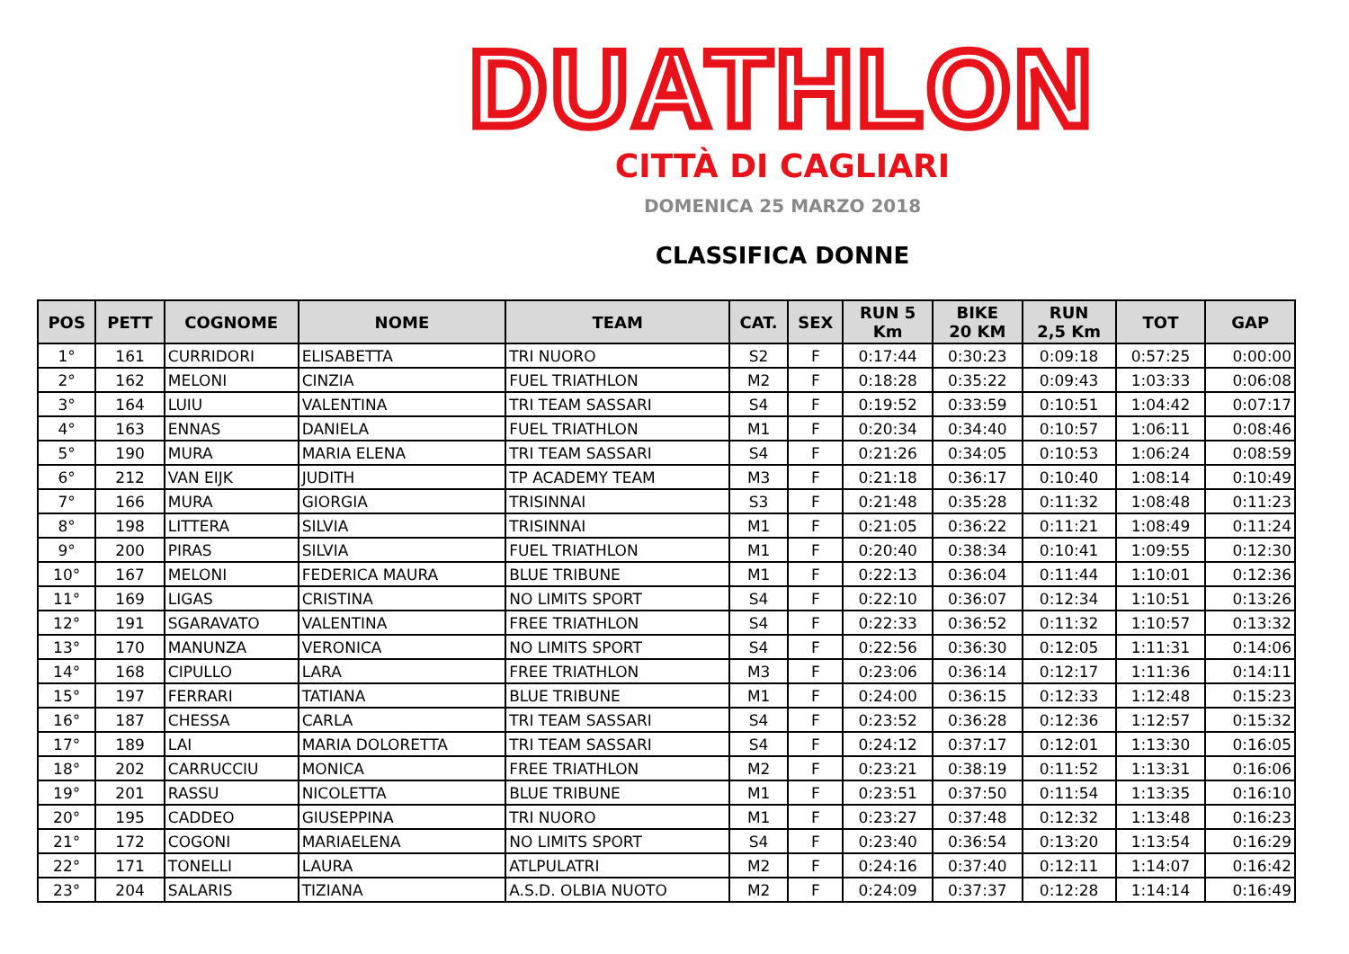DUATHLON
CITTÀ DI CAGLIARI
DOMENICA 25 MARZO 2018
CLASSIFICA DONNE
| POS | PETT | COGNOME | NOME | TEAM | CAT. | SEX | RUN 5 Km | BIKE 20 KM | RUN 2,5 Km | TOT | GAP |
| --- | --- | --- | --- | --- | --- | --- | --- | --- | --- | --- | --- |
| 1° | 161 | CURRIDORI | ELISABETTA | TRI NUORO | S2 | F | 0:17:44 | 0:30:23 | 0:09:18 | 0:57:25 | 0:00:00 |
| 2° | 162 | MELONI | CINZIA | FUEL TRIATHLON | M2 | F | 0:18:28 | 0:35:22 | 0:09:43 | 1:03:33 | 0:06:08 |
| 3° | 164 | LUIU | VALENTINA | TRI TEAM SASSARI | S4 | F | 0:19:52 | 0:33:59 | 0:10:51 | 1:04:42 | 0:07:17 |
| 4° | 163 | ENNAS | DANIELA | FUEL TRIATHLON | M1 | F | 0:20:34 | 0:34:40 | 0:10:57 | 1:06:11 | 0:08:46 |
| 5° | 190 | MURA | MARIA ELENA | TRI TEAM SASSARI | S4 | F | 0:21:26 | 0:34:05 | 0:10:53 | 1:06:24 | 0:08:59 |
| 6° | 212 | VAN EIJK | JUDITH | TP ACADEMY TEAM | M3 | F | 0:21:18 | 0:36:17 | 0:10:40 | 1:08:14 | 0:10:49 |
| 7° | 166 | MURA | GIORGIA | TRISINNAI | S3 | F | 0:21:48 | 0:35:28 | 0:11:32 | 1:08:48 | 0:11:23 |
| 8° | 198 | LITTERA | SILVIA | TRISINNAI | M1 | F | 0:21:05 | 0:36:22 | 0:11:21 | 1:08:49 | 0:11:24 |
| 9° | 200 | PIRAS | SILVIA | FUEL TRIATHLON | M1 | F | 0:20:40 | 0:38:34 | 0:10:41 | 1:09:55 | 0:12:30 |
| 10° | 167 | MELONI | FEDERICA MAURA | BLUE TRIBUNE | M1 | F | 0:22:13 | 0:36:04 | 0:11:44 | 1:10:01 | 0:12:36 |
| 11° | 169 | LIGAS | CRISTINA | NO LIMITS SPORT | S4 | F | 0:22:10 | 0:36:07 | 0:12:34 | 1:10:51 | 0:13:26 |
| 12° | 191 | SGARAVATO | VALENTINA | FREE TRIATHLON | S4 | F | 0:22:33 | 0:36:52 | 0:11:32 | 1:10:57 | 0:13:32 |
| 13° | 170 | MANUNZA | VERONICA | NO LIMITS SPORT | S4 | F | 0:22:56 | 0:36:30 | 0:12:05 | 1:11:31 | 0:14:06 |
| 14° | 168 | CIPULLO | LARA | FREE TRIATHLON | M3 | F | 0:23:06 | 0:36:14 | 0:12:17 | 1:11:36 | 0:14:11 |
| 15° | 197 | FERRARI | TATIANA | BLUE TRIBUNE | M1 | F | 0:24:00 | 0:36:15 | 0:12:33 | 1:12:48 | 0:15:23 |
| 16° | 187 | CHESSA | CARLA | TRI TEAM SASSARI | S4 | F | 0:23:52 | 0:36:28 | 0:12:36 | 1:12:57 | 0:15:32 |
| 17° | 189 | LAI | MARIA DOLORETTA | TRI TEAM SASSARI | S4 | F | 0:24:12 | 0:37:17 | 0:12:01 | 1:13:30 | 0:16:05 |
| 18° | 202 | CARRUCCIU | MONICA | FREE TRIATHLON | M2 | F | 0:23:21 | 0:38:19 | 0:11:52 | 1:13:31 | 0:16:06 |
| 19° | 201 | RASSU | NICOLETTA | BLUE TRIBUNE | M1 | F | 0:23:51 | 0:37:50 | 0:11:54 | 1:13:35 | 0:16:10 |
| 20° | 195 | CADDEO | GIUSEPPINA | TRI NUORO | M1 | F | 0:23:27 | 0:37:48 | 0:12:32 | 1:13:48 | 0:16:23 |
| 21° | 172 | COGONI | MARIAELENA | NO LIMITS SPORT | S4 | F | 0:23:40 | 0:36:54 | 0:13:20 | 1:13:54 | 0:16:29 |
| 22° | 171 | TONELLI | LAURA | ATLPULATRI | M2 | F | 0:24:16 | 0:37:40 | 0:12:11 | 1:14:07 | 0:16:42 |
| 23° | 204 | SALARIS | TIZIANA | A.S.D. OLBIA NUOTO | M2 | F | 0:24:09 | 0:37:37 | 0:12:28 | 1:14:14 | 0:16:49 |